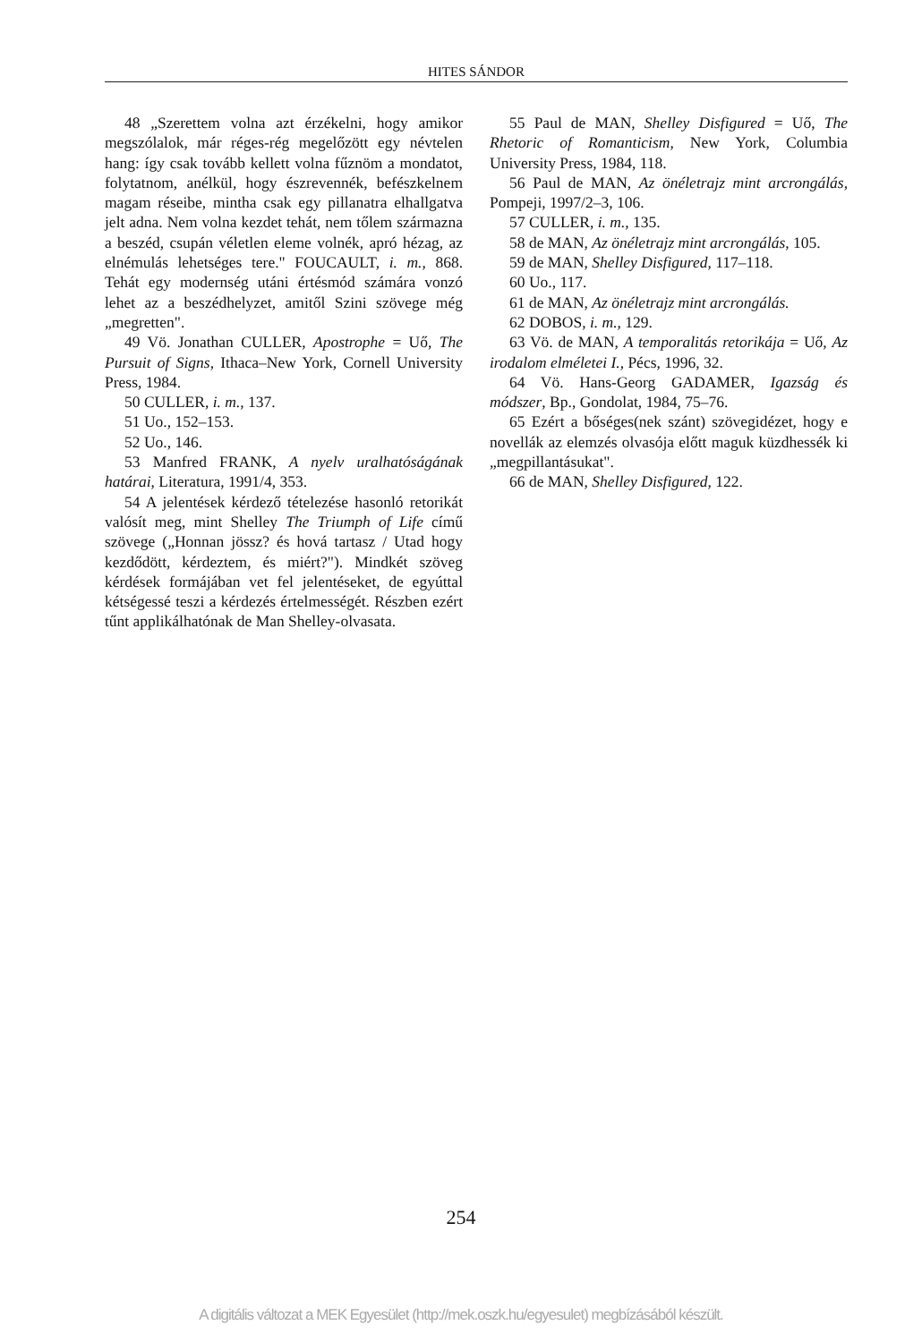HITES SÁNDOR
48 „Szerettem volna azt érzékelni, hogy amikor megszólalok, már réges-rég megelőzött egy névtelen hang: így csak tovább kellett volna fűznöm a mondatot, folytatnom, anélkül, hogy észrevennék, befészkelnem magam réseibe, mintha csak egy pillanatra elhallgatva jelt adna. Nem volna kezdet tehát, nem tőlem származna a beszéd, csupán véletlen eleme volnék, apró hézag, az elnémulás lehetséges tere." FOUCAULT, i. m., 868. Tehát egy modernség utáni értésmód számára vonzó lehet az a beszédhelyzet, amitől Szini szövege még „megretten".
49 Vö. Jonathan CULLER, Apostrophe = Uő, The Pursuit of Signs, Ithaca–New York, Cornell University Press, 1984.
50 CULLER, i. m., 137.
51 Uo., 152–153.
52 Uo., 146.
53 Manfred FRANK, A nyelv uralhatóságának határai, Literatura, 1991/4, 353.
54 A jelentések kérdező tételezése hasonló retorikát valósít meg, mint Shelley The Triumph of Life című szövege („Honnan jössz? és hová tartasz / Utad hogy kezdődött, kérdeztem, és miért?"). Mindkét szöveg kérdések formájában vet fel jelentéseket, de egyúttal kétségessé teszi a kérdezés értelmességét. Részben ezért tűnt applikálhatónak de Man Shelley-olvasata.
55 Paul de MAN, Shelley Disfigured = Uő, The Rhetoric of Romanticism, New York, Columbia University Press, 1984, 118.
56 Paul de MAN, Az önéletrajz mint arcrongálás, Pompeji, 1997/2–3, 106.
57 CULLER, i. m., 135.
58 de MAN, Az önéletrajz mint arcrongálás, 105.
59 de MAN, Shelley Disfigured, 117–118.
60 Uo., 117.
61 de MAN, Az önéletrajz mint arcrongálás.
62 DOBOS, i. m., 129.
63 Vö. de MAN, A temporalitás retorikája = Uő, Az irodalom elméletei I., Pécs, 1996, 32.
64 Vö. Hans-Georg GADAMER, Igazság és módszer, Bp., Gondolat, 1984, 75–76.
65 Ezért a bőséges(nek szánt) szövegidézet, hogy e novellák az elemzés olvasója előtt maguk küzdhessék ki „megpillantásukat".
66 de MAN, Shelley Disfigured, 122.
254
A digitális változat a MEK Egyesület (http://mek.oszk.hu/egyesulet) megbízásából készült.